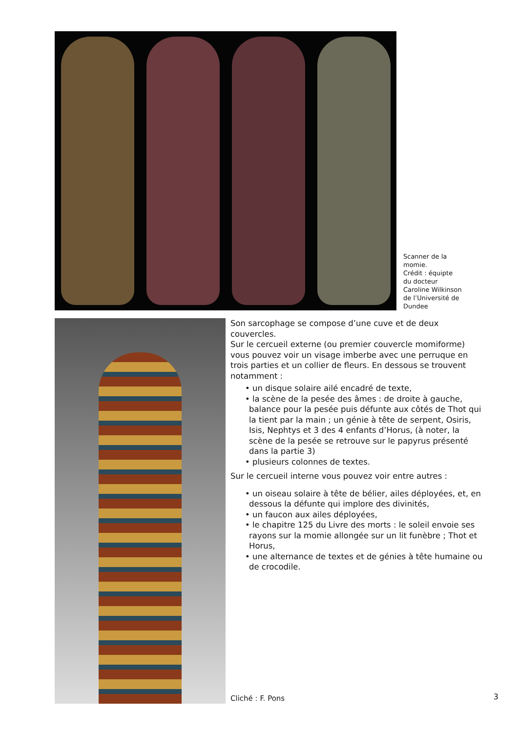Scanner de la momie.
Crédit : équipte du docteur Caroline Wilkinson de l’Université de Dundee
Son sarcophage se compose d’une cuve et de deux couvercles.
Sur le cercueil externe (ou premier couvercle momiforme) vous pouvez voir un visage imberbe avec une perruque en trois parties et un collier de fleurs. En dessous se trouvent notamment :
• un disque solaire ailé encadré de texte,
• la scène de la pesée des âmes : de droite à gauche, balance pour la pesée puis défunte aux côtés de Thot qui la tient par la main ; un génie à tête de serpent, Osiris, Isis, Nephtys et 3 des 4 enfants d’Horus, (à noter, la scène de la pesée se retrouve sur le papyrus présenté dans la partie 3)
• plusieurs colonnes de textes.
Sur le cercueil interne vous pouvez voir entre autres :
• un oiseau solaire à tête de bélier, ailes déployées, et, en dessous la défunte qui implore des divinités,
• un faucon aux ailes déployées,
• le chapitre 125 du Livre des morts : le soleil envoie ses rayons sur la momie allongée sur un lit funèbre ; Thot et Horus,
• une alternance de textes et de génies à tête humaine ou de crocodile.
Cliché : F. Pons
3